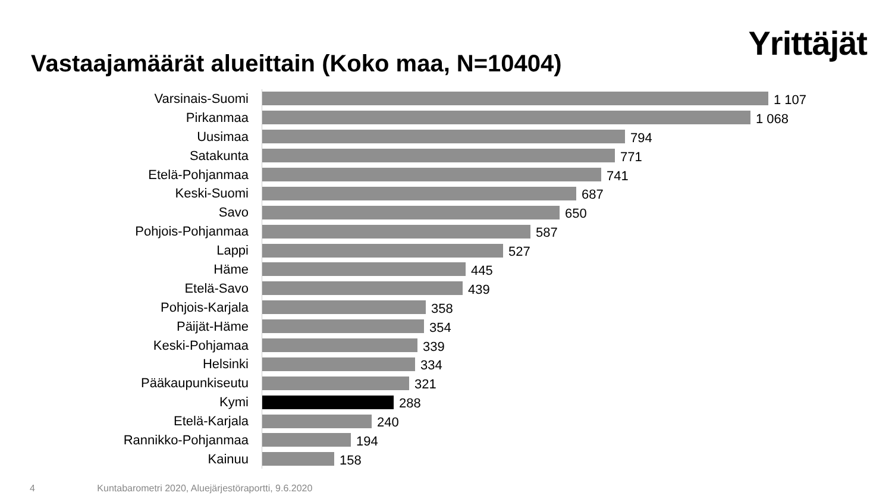Yrittäjät
Vastaajamäärät alueittain (Koko maa, N=10404)
Varsinais-Suomi
1 107
Pirkanmaa
1 068
Uusimaa
794
Satakunta
771
Etelä-Pohjanmaa
741
Keski-Suomi
687
Savo
650
Pohjois-Pohjanmaa
587
Lappi
527
Häme
445
Etelä-Savo
439
Pohjois-Karjala
358
Päijät-Häme
354
Keski-Pohjamaa
339
Helsinki
334
Pääkaupunkiseutu
321
Kymi
288
Etelä-Karjala
240
Rannikko-Pohjanmaa
194
Kainuu
158
4 Kuntabarometri 2020, Aluejärjestöraportti, 9.6.2020